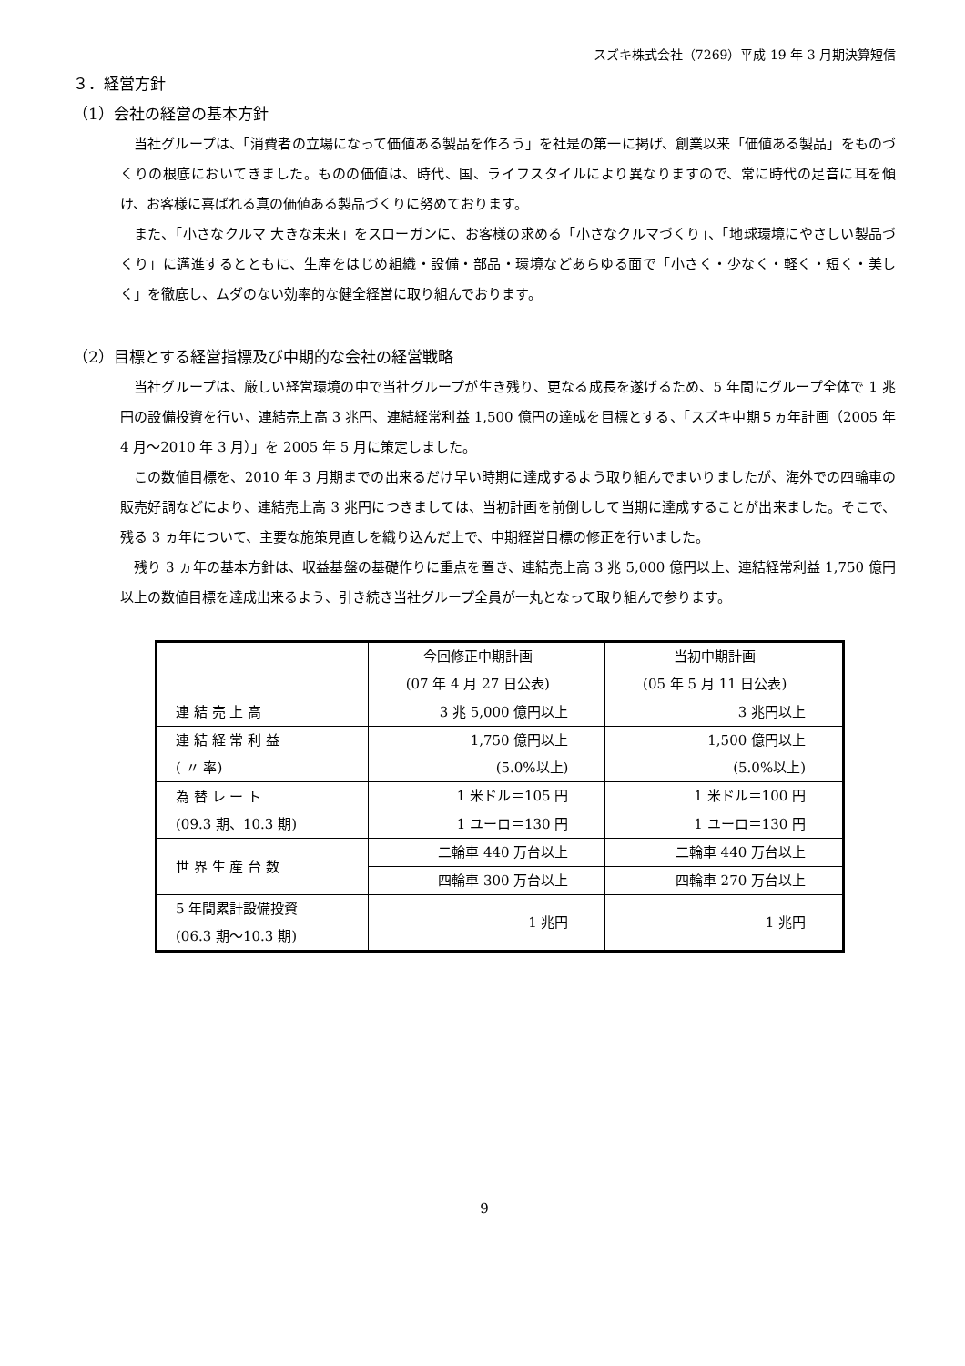スズキ株式会社（7269）平成 19 年 3 月期決算短信
３．経営方針
（1）会社の経営の基本方針
当社グループは、「消費者の立場になって価値ある製品を作ろう」を社是の第一に掲げ、創業以来「価値ある製品」をものづくりの根底においてきました。ものの価値は、時代、国、ライフスタイルにより異なりますので、常に時代の足音に耳を傾け、お客様に喜ばれる真の価値ある製品づくりに努めております。
また、「小さなクルマ 大きな未来」をスローガンに、お客様の求める「小さなクルマづくり」、「地球環境にやさしい製品づくり」に邁進するとともに、生産をはじめ組織・設備・部品・環境などあらゆる面で「小さく・少なく・軽く・短く・美しく」を徹底し、ムダのない効率的な健全経営に取り組んでおります。
（2）目標とする経営指標及び中期的な会社の経営戦略
当社グループは、厳しい経営環境の中で当社グループが生き残り、更なる成長を遂げるため、5 年間にグループ全体で 1 兆円の設備投資を行い、連結売上高 3 兆円、連結経常利益 1,500 億円の達成を目標とする、「スズキ中期５ヵ年計画（2005 年 4 月～2010 年 3 月）」を 2005 年 5 月に策定しました。
この数値目標を、2010 年 3 月期までの出来るだけ早い時期に達成するよう取り組んでまいりましたが、海外での四輪車の販売好調などにより、連結売上高 3 兆円につきましては、当初計画を前倒しして当期に達成することが出来ました。そこで、残る 3 ヵ年について、主要な施策見直しを織り込んだ上で、中期経営目標の修正を行いました。
残り 3 ヵ年の基本方針は、収益基盤の基礎作りに重点を置き、連結売上高 3 兆 5,000 億円以上、連結経常利益 1,750 億円以上の数値目標を達成出来るよう、引き続き当社グループ全員が一丸となって取り組んで参ります。
| | 今回修正中期計画 (07 年 4 月 27 日公表) | 当初中期計画 (05 年 5 月 11 日公表) |
| 連 結 売 上 高 | 3 兆 5,000 億円以上 | 3 兆円以上 |
| 連 結 経 常 利 益 ( 〃 率) | 1,750 億円以上 (5.0%以上) | 1,500 億円以上 (5.0%以上) |
| 為 替 レ ー ト (09.3 期、10.3 期) | 1 米ドル＝105 円 | 1 米ドル＝100 円 |
| | 1 ユーロ＝130 円 | 1 ユーロ＝130 円 |
| 世 界 生 産 台 数 | 二輪車 440 万台以上 | 二輪車 440 万台以上 |
| | 四輪車 300 万台以上 | 四輪車 270 万台以上 |
| 5 年間累計設備投資 (06.3 期～10.3 期) | 1 兆円 | 1 兆円 |
9